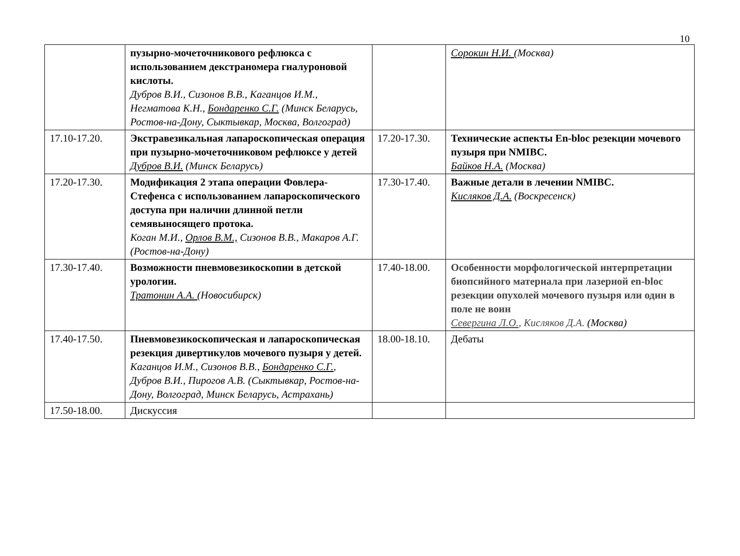10
| | пузырно-мочеточникового рефлюкса с использованием декстраномера гиалуроновой кислоты. Дубров В.И., Сизонов В.В., Каганцов И.М., Негматова К.Н., Бондаренко С.Г. (Минск Беларусь, Ростов-на-Дону, Сыктывкар, Москва, Волгоград) | | Сорокин Н.И. (Москва) |
| 17.10-17.20. | Экстравезикальная лапароскопическая операция при пузырно-мочеточниковом рефлюксе у детей Дубров В.И. (Минск Беларусь) | 17.20-17.30. | Технические аспекты En-bloc резекции мочевого пузыря при NMIBC. Байков Н.А. (Москва) |
| 17.20-17.30. | Модификация 2 этапа операции Фовлера-Стефенса с использованием лапароскопического доступа при наличии длинной петли семявыносящего протока. Коган М.И., Орлов В.М., Сизонов В.В., Макаров А.Г. (Ростов-на-Дону) | 17.30-17.40. | Важные детали в лечении NMIBC. Кисляков Д.А. (Воскресенск) |
| 17.30-17.40. | Возможности пневмовезикоскопии в детской урологии. Тратонин А.А. (Новосибирск) | 17.40-18.00. | Особенности морфологической интерпретации биопсийного материала при лазерной en-bloc резекции опухолей мочевого пузыря или один в поле не воин Севергина Л.О. , Кисляков Д.А. (Москва) |
| 17.40-17.50. | Пневмовезикоскопическая и лапароскопическая резекция дивертикулов мочевого пузыря у детей. Каганцов И.М., Сизонов В.В., Бондаренко С.Г. , Дубров В.И., Пирогов А.В. (Сыктывкар, Ростов-на-Дону, Волгоград, Минск Беларусь, Астрахань) | 18.00-18.10. | Дебаты |
| 17.50-18.00. | Дискуссия | | |